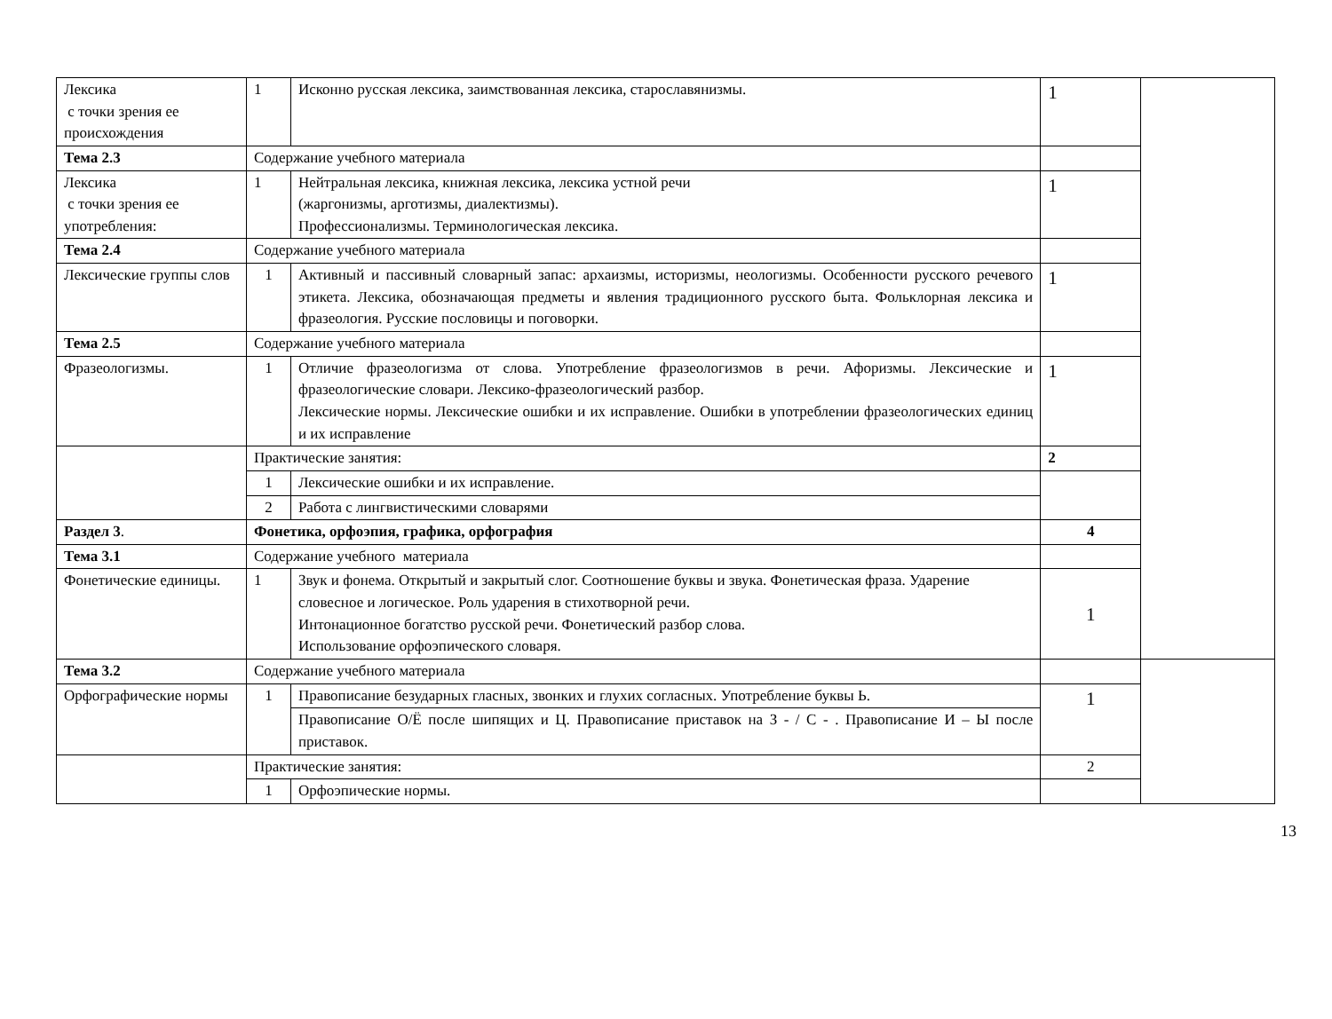| Лексика с точки зрения ее происхождения | 1 | Исконно русская лексика, заимствованная лексика, старославянизмы. | 1 | |
| Тема 2.3 | Содержание учебного материала | | | |
| Лексика с точки зрения ее употребления: | 1 | Нейтральная лексика, книжная лексика, лексика устной речи (жаргонизмы, арготизмы, диалектизмы). Профессионализмы. Терминологическая лексика. | 1 | |
| Тема 2.4 | Содержание учебного материала | | | |
| Лексические группы слов | 1 | Активный и пассивный словарный запас: архаизмы, историзмы, неологизмы. Особенности русского речевого этикета. Лексика, обозначающая предметы и явления традиционного русского быта. Фольклорная лексика и фразеология. Русские пословицы и поговорки. | 1 | |
| Тема 2.5 | Содержание учебного материала | | | |
| Фразеологизмы. | 1 | Отличие фразеологизма от слова. Употребление фразеологизмов в речи. Афоризмы. Лексические и фразеологические словари. Лексико-фразеологический разбор. Лексические нормы. Лексические ошибки и их исправление. Ошибки в употреблении фразеологических единиц и их исправление | 1 | |
| | Практические занятия: | | 2 | |
| | 1 | Лексические ошибки и их исправление. | | |
| | 2 | Работа с лингвистическими словарями | | |
| Раздел 3 . | Фонетика, орфоэпия, графика, орфография | | 4 | |
| Тема 3.1 | Содержание учебного материала | | | |
| Фонетические единицы. | 1 | Звук и фонема. Открытый и закрытый слог. Соотношение буквы и звука. Фонетическая фраза. Ударение словесное и логическое. Роль ударения в стихотворной речи. Интонационное богатство русской речи. Фонетический разбор слова. Использование орфоэпического словаря. | 1 | |
| Тема 3.2 | Содержание учебного материала | | | |
| Орфографические нормы | 1 | Правописание безударных гласных, звонких и глухих согласных. Употребление буквы Ь. | 1 | |
| | | Правописание О/Ё после шипящих и Ц. Правописание приставок на З - / С - . Правописание И – Ы после приставок. | | |
| | Практические занятия: | | 2 | |
| | 1 | Орфоэпические нормы. | | |
13